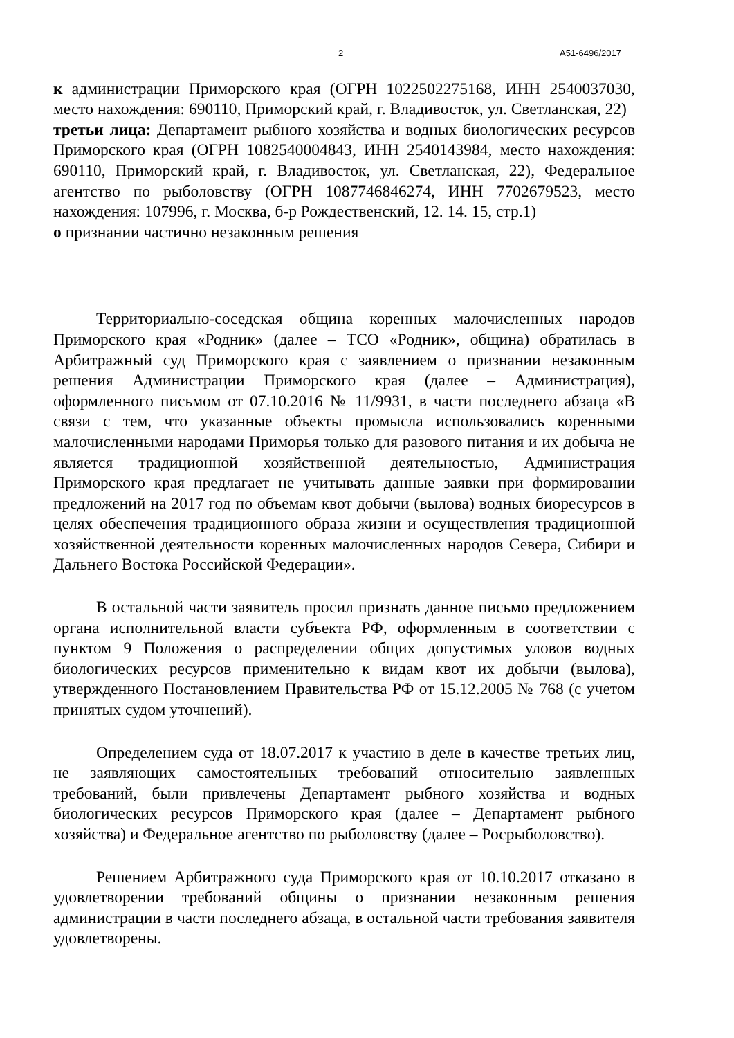2 А51-6496/2017
к администрации Приморского края (ОГРН 1022502275168, ИНН 2540037030, место нахождения: 690110, Приморский край, г. Владивосток, ул. Светланская, 22)
третьи лица: Департамент рыбного хозяйства и водных биологических ресурсов Приморского края (ОГРН 1082540004843, ИНН 2540143984, место нахождения: 690110, Приморский край, г. Владивосток, ул. Светланская, 22), Федеральное агентство по рыболовству (ОГРН 1087746846274, ИНН 7702679523, место нахождения: 107996, г. Москва, б-р Рождественский, 12. 14. 15, стр.1)
о признании частично незаконным решения
Территориально-соседская община коренных малочисленных народов Приморского края «Родник» (далее – ТСО «Родник», община) обратилась в Арбитражный суд Приморского края с заявлением о признании незаконным решения Администрации Приморского края (далее – Администрация), оформленного письмом от 07.10.2016 № 11/9931, в части последнего абзаца «В связи с тем, что указанные объекты промысла использовались коренными малочисленными народами Приморья только для разового питания и их добыча не является традиционной хозяйственной деятельностью, Администрация Приморского края предлагает не учитывать данные заявки при формировании предложений на 2017 год по объемам квот добычи (вылова) водных биоресурсов в целях обеспечения традиционного образа жизни и осуществления традиционной хозяйственной деятельности коренных малочисленных народов Севера, Сибири и Дальнего Востока Российской Федерации».
В остальной части заявитель просил признать данное письмо предложением органа исполнительной власти субъекта РФ, оформленным в соответствии с пунктом 9 Положения о распределении общих допустимых уловов водных биологических ресурсов применительно к видам квот их добычи (вылова), утвержденного Постановлением Правительства РФ от 15.12.2005 № 768 (с учетом принятых судом уточнений).
Определением суда от 18.07.2017 к участию в деле в качестве третьих лиц, не заявляющих самостоятельных требований относительно заявленных требований, были привлечены Департамент рыбного хозяйства и водных биологических ресурсов Приморского края (далее – Департамент рыбного хозяйства) и Федеральное агентство по рыболовству (далее – Росрыболовство).
Решением Арбитражного суда Приморского края от 10.10.2017 отказано в удовлетворении требований общины о признании незаконным решения администрации в части последнего абзаца, в остальной части требования заявителя удовлетворены.